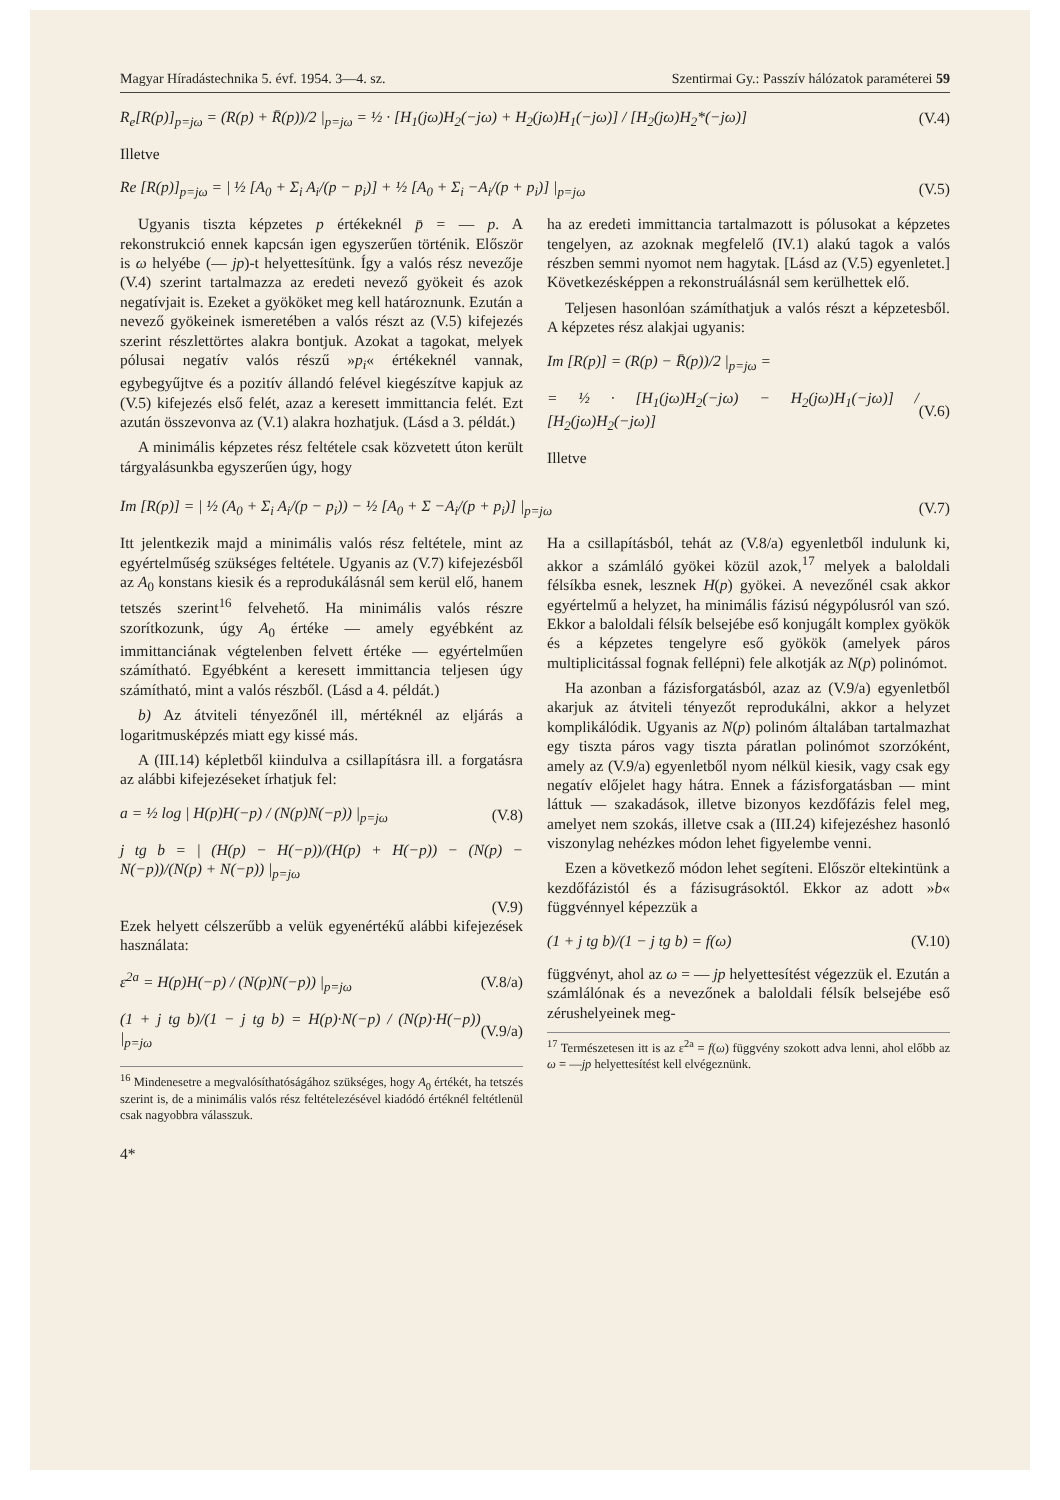Magyar Híradástechnika 5. évf. 1954. 3—4. sz. Szentirmai Gy.: Passzív hálózatok paraméterei 59
R<sub>e</sub>[R(p)]<sub>p=jω</sub> = (R(p) + R̄(p))/2 |<sub>p=jω</sub> = ½ · [H<sub>1</sub>(jω)H<sub>2</sub>(−jω) + H<sub>2</sub>(jω)H<sub>1</sub>(−jω)] / [H<sub>2</sub>(jω)H<sub>2</sub>*(−jω)] (V.4)
Illetve
Re [R(p)]<sub>p=jω</sub> = | ½ [A<sub>0</sub> + Σ<sub>i</sub> A<sub>i</sub>/(p − p<sub>i</sub>)] + ½ [A<sub>0</sub> + Σ<sub>i</sub> −A<sub>i</sub>/(p + p<sub>i</sub>)] |<sub>p=jω</sub> (V.5)
Ugyanis tiszta képzetes p értékeknél p̄ = — p. A rekonstrukció ennek kapcsán igen egyszerűen történik. Először is ω helyébe (— jp)-t helyettesítünk. Így a valós rész nevezője (V.4) szerint tartalmazza az eredeti nevező gyökeit és azok negatívjait is. Ezeket a gyököket meg kell határoznunk. Ezután a nevező gyökeinek ismeretében a valós részt az (V.5) kifejezés szerint részlettörtes alakra bontjuk. Azokat a tagokat, melyek pólusai negatív valós részű »p<sub>i</sub>« értékeknél vannak, egybegyűjtve és a pozitív állandó felével kiegészítve kapjuk az (V.5) kifejezés első felét, azaz a keresett immittancia felét. Ezt azután összevonva az (V.1) alakra hozhatjuk. (Lásd a 3. példát.)
A minimális képzetes rész feltétele csak közvetett úton került tárgyalásunkba egyszerűen úgy, hogy
ha az eredeti immittancia tartalmazott is pólusokat a képzetes tengelyen, az azoknak megfelelő (IV.1) alakú tagok a valós részben semmi nyomot nem hagytak. [Lásd az (V.5) egyenletet.] Következésképpen a rekonstruálásnál sem kerülhettek elő.
Teljesen hasonlóan számíthatjuk a valós részt a képzetesből. A képzetes rész alakjai ugyanis:
Im [R(p)] = (R(p) − R̄(p))/2 |<sub>p=jω</sub> =
= ½ · [H<sub>1</sub>(jω)H<sub>2</sub>(−jω) − H<sub>2</sub>(jω)H<sub>1</sub>(−jω)] / [H<sub>2</sub>(jω)H<sub>2</sub>(−jω)] (V.6)
Illetve
Im [R(p)] = | ½ (A<sub>0</sub> + Σ<sub>i</sub> A<sub>i</sub>/(p − p<sub>i</sub>)) − ½ [A<sub>0</sub> + Σ −A<sub>i</sub>/(p + p<sub>i</sub>)] |<sub>p=jω</sub> (V.7)
Itt jelentkezik majd a minimális valós rész feltétele, mint az egyértelműség szükséges feltétele. Ugyanis az (V.7) kifejezésből az A<sub>0</sub> konstans kiesik és a reprodukálásnál sem kerül elő, hanem tetszés szerint<sup>16</sup> felvehető. Ha minimális valós részre szorítkozunk, úgy A<sub>0</sub> értéke — amely egyébként az immittanciának végtelenben felvett értéke — egyértelműen számítható. Egyébként a keresett immittancia teljesen úgy számítható, mint a valós részből. (Lásd a 4. példát.)
b) Az átviteli tényezőnél ill, mértéknél az eljárás a logaritmusképzés miatt egy kissé más.
A (III.14) képletből kiindulva a csillapításra ill. a forgatásra az alábbi kifejezéseket írhatjuk fel:
a = ½ log | H(p)H(−p) / (N(p)N(−p)) |<sub>p=jω</sub> (V.8)
j tg b = | (H(p) − H(−p))/(H(p) + H(−p)) − (N(p) − N(−p))/(N(p) + N(−p)) |<sub>p=jω</sub>
(V.9)
Ezek helyett célszerűbb a velük egyenértékű alábbi kifejezések használata:
ε<sup>2a</sup> = H(p)H(−p) / (N(p)N(−p)) |<sub>p=jω</sub> (V.8/a)
(1 + j tg b)/(1 − j tg b) = H(p)·N(−p) / (N(p)·H(−p)) |<sub>p=jω</sub> (V.9/a)
<sup>16</sup> Mindenesetre a megvalósíthatóságához szükséges, hogy A<sub>0</sub> értékét, ha tetszés szerint is, de a minimális valós rész feltételezésével kiadódó értéknél feltétlenül csak nagyobbra válasszuk.
4*
Ha a csillapításból, tehát az (V.8/a) egyenletből indulunk ki, akkor a számláló gyökei közül azok,<sup>17</sup> melyek a baloldali félsíkba esnek, lesznek H(p) gyökei. A nevezőnél csak akkor egyértelmű a helyzet, ha minimális fázisú négypólusról van szó. Ekkor a baloldali félsík belsejébe eső konjugált komplex gyökök és a képzetes tengelyre eső gyökök (amelyek páros multiplicitással fognak fellépni) fele alkotják az N(p) polinómot.
Ha azonban a fázisforgatásból, azaz az (V.9/a) egyenletből akarjuk az átviteli tényezőt reprodukálni, akkor a helyzet komplikálódik. Ugyanis az N(p) polinóm általában tartalmazhat egy tiszta páros vagy tiszta páratlan polinómot szorzóként, amely az (V.9/a) egyenletből nyom nélkül kiesik, vagy csak egy negatív előjelet hagy hátra. Ennek a fázisforgatásban — mint láttuk — szakadások, illetve bizonyos kezdőfázis felel meg, amelyet nem szokás, illetve csak a (III.24) kifejezéshez hasonló viszonylag nehézkes módon lehet figyelembe venni.
Ezen a következő módon lehet segíteni. Először eltekintünk a kezdőfázistól és a fázisugrásoktól. Ekkor az adott »b« függvénnyel képezzük a
(1 + j tg b)/(1 − j tg b) = f(ω) (V.10)
függvényt, ahol az ω = — jp helyettesítést végezzük el. Ezután a számlálónak és a nevezőnek a baloldali félsík belsejébe eső zérushelyeinek meg-
<sup>17</sup> Természetesen itt is az ε<sup>2a</sup> = f(ω) függvény szokott adva lenni, ahol előbb az ω = —jp helyettesítést kell elvégeznünk.